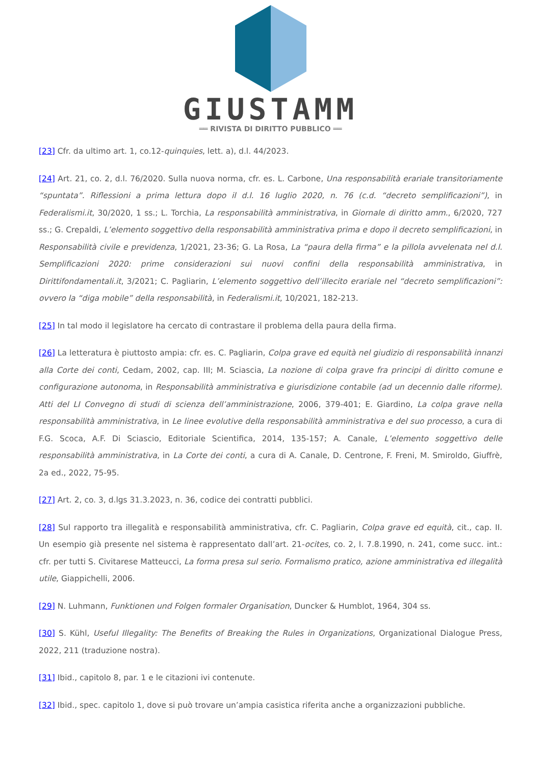GIUSTAMM
══ RIVISTA DI DIRITTO PUBBLICO ══
[23] Cfr. da ultimo art. 1, co.12-quinquies, lett. a), d.l. 44/2023.
[24] Art. 21, co. 2, d.l. 76/2020. Sulla nuova norma, cfr. es. L. Carbone, Una responsabilità erariale transitoriamente “spuntata”. Riflessioni a prima lettura dopo il d.l. 16 luglio 2020, n. 76 (c.d. “decreto semplificazioni”), in Federalismi.it, 30/2020, 1 ss.; L. Torchia, La responsabilità amministrativa, in Giornale di diritto amm., 6/2020, 727 ss.; G. Crepaldi, L’elemento soggettivo della responsabilità amministrativa prima e dopo il decreto semplificazioni, in Responsabilità civile e previdenza, 1/2021, 23-36; G. La Rosa, La “paura della firma” e la pillola avvelenata nel d.l. Semplificazioni 2020: prime considerazioni sui nuovi confini della responsabilità amministrativa, in Dirittifondamentali.it, 3/2021; C. Pagliarin, L’elemento soggettivo dell’illecito erariale nel “decreto semplificazioni”: ovvero la “diga mobile” della responsabilità, in Federalismi.it, 10/2021, 182-213.
[25] In tal modo il legislatore ha cercato di contrastare il problema della paura della firma.
[26] La letteratura è piuttosto ampia: cfr. es. C. Pagliarin, Colpa grave ed equità nel giudizio di responsabilità innanzi alla Corte dei conti, Cedam, 2002, cap. III; M. Sciascia, La nozione di colpa grave fra principi di diritto comune e configurazione autonoma, in Responsabilità amministrativa e giurisdizione contabile (ad un decennio dalle riforme). Atti del LI Convegno di studi di scienza dell’amministrazione, 2006, 379-401; E. Giardino, La colpa grave nella responsabilità amministrativa, in Le linee evolutive della responsabilità amministrativa e del suo processo, a cura di F.G. Scoca, A.F. Di Sciascio, Editoriale Scientifica, 2014, 135-157; A. Canale, L’elemento soggettivo delle responsabilità amministrativa, in La Corte dei conti, a cura di A. Canale, D. Centrone, F. Freni, M. Smiroldo, Giuffrè, 2a ed., 2022, 75-95.
[27] Art. 2, co. 3, d.lgs 31.3.2023, n. 36, codice dei contratti pubblici.
[28] Sul rapporto tra illegalità e responsabilità amministrativa, cfr. C. Pagliarin, Colpa grave ed equità, cit., cap. II. Un esempio già presente nel sistema è rappresentato dall’art. 21-ocites, co. 2, l. 7.8.1990, n. 241, come succ. int.: cfr. per tutti S. Civitarese Matteucci, La forma presa sul serio. Formalismo pratico, azione amministrativa ed illegalità utile, Giappichelli, 2006.
[29] N. Luhmann, Funktionen und Folgen formaler Organisation, Duncker & Humblot, 1964, 304 ss.
[30] S. Kühl, Useful Illegality: The Benefits of Breaking the Rules in Organizations, Organizational Dialogue Press, 2022, 211 (traduzione nostra).
[31] Ibid., capitolo 8, par. 1 e le citazioni ivi contenute.
[32] Ibid., spec. capitolo 1, dove si può trovare un’ampia casistica riferita anche a organizzazioni pubbliche.